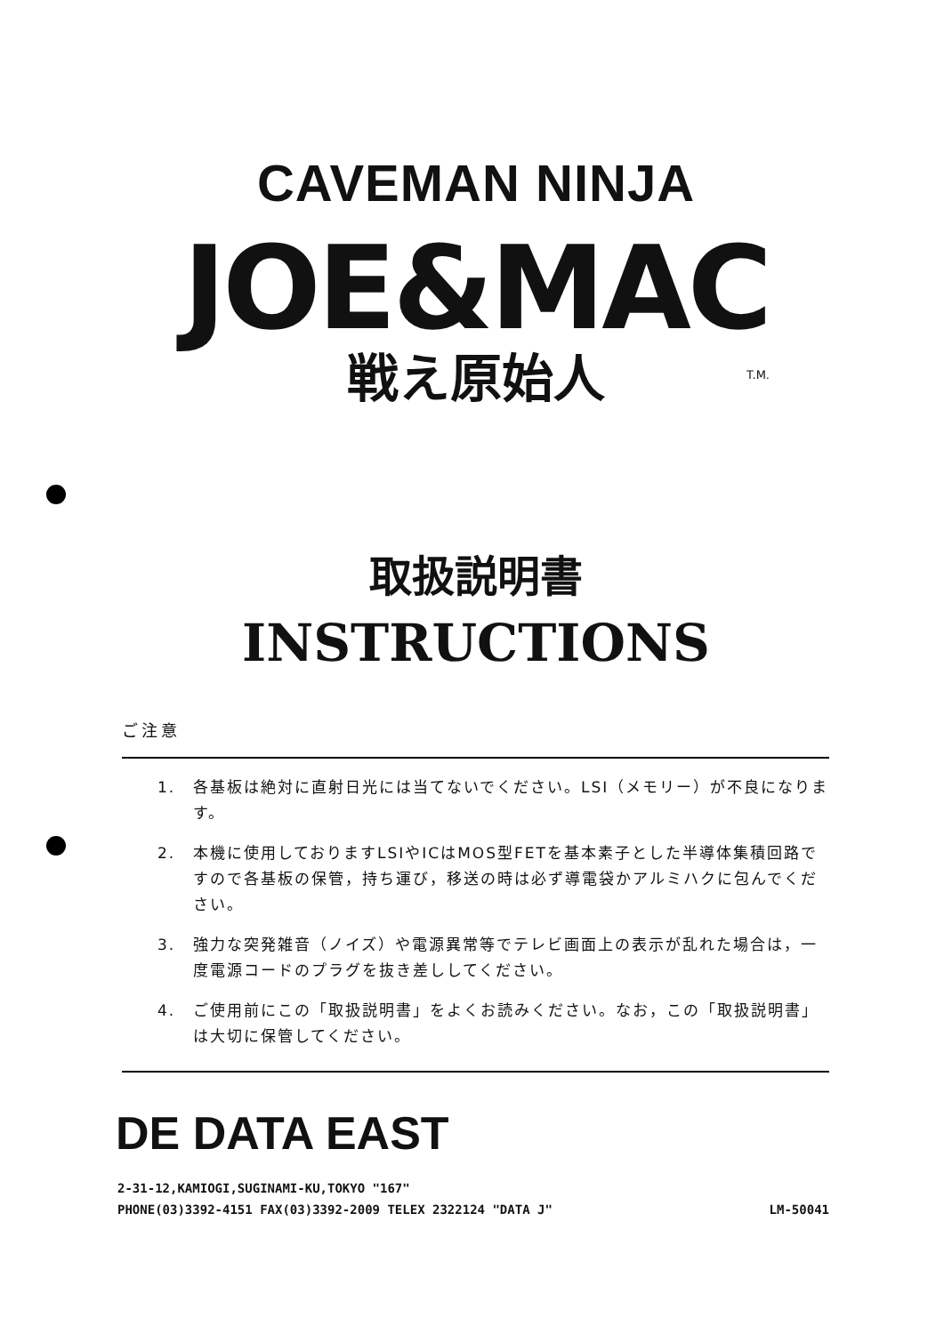CAVEMAN NINJA
JOE&MAC
戦え原始人
T.M.
取扱説明書
INSTRUCTIONS
ご注意
1. 各基板は絶対に直射日光には当てないでください。LSI（メモリー）が不良になります。
2. 本機に使用しておりますLSIやICはMOS型FETを基本素子とした半導体集積回路ですので各基板の保管，持ち運び，移送の時は必ず導電袋かアルミハクに包んでください。
3. 強力な突発雑音（ノイズ）や電源異常等でテレビ画面上の表示が乱れた場合は，一度電源コードのプラグを抜き差ししてください。
4. ご使用前にこの「取扱説明書」をよくお読みください。なお，この「取扱説明書」は大切に保管してください。
DE DATA EAST
2-31-12,KAMIOGI,SUGINAMI-KU,TOKYO "167"
PHONE(03)3392-4151 FAX(03)3392-2009 TELEX 2322124 "DATA J"
LM-50041